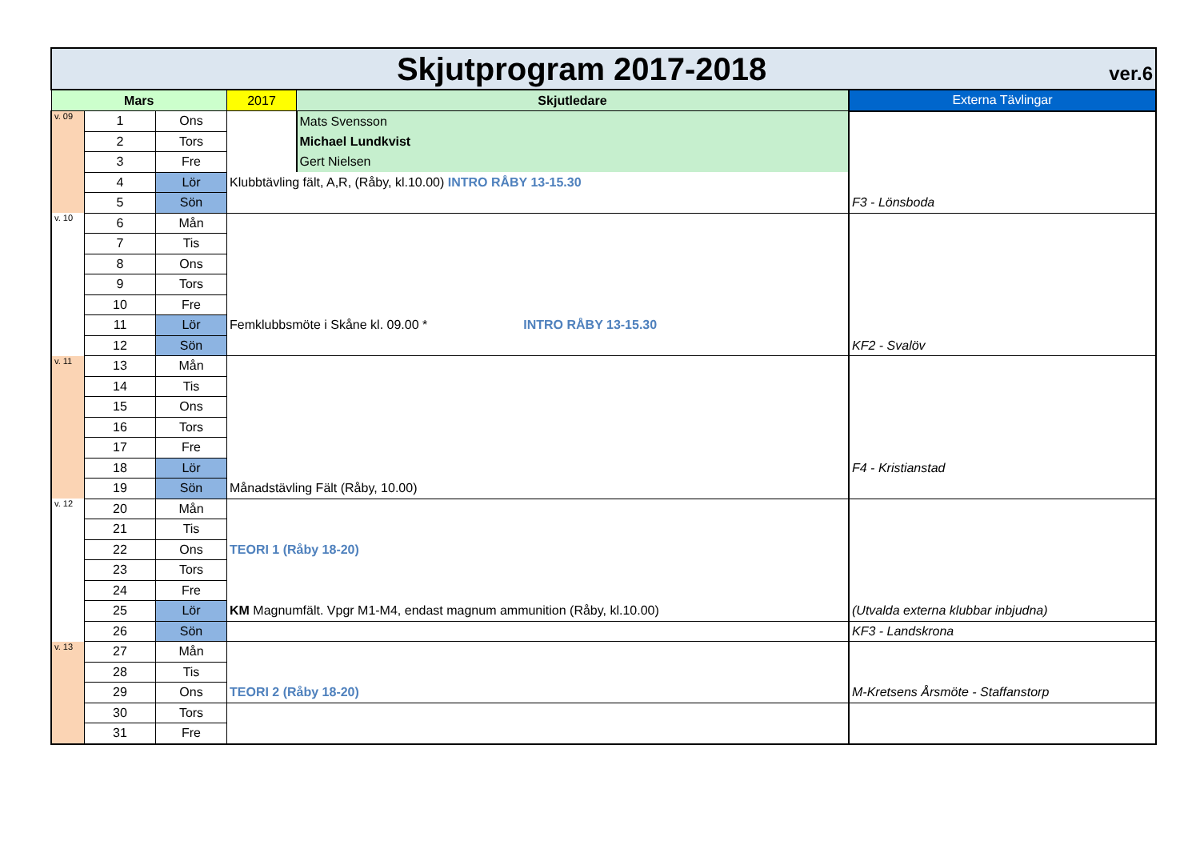| Skjutprogram 2017-2018 ver.6 | | | | | |
| Mars | | | 2017 | Skjutledare | Externa Tävlingar |
| v. 09 | 1 | Ons | | Mats Svensson | |
| | 2 | Tors | | Michael Lundkvist | |
| | 3 | Fre | | Gert Nielsen | |
| | 4 | Lör | Klubbtävling fält, A,R, (Råby, kl.10.00) INTRO RÅBY 13-15.30 | | |
| | 5 | Sön | | | F3 - Lönsboda |
| v. 10 | 6 | Mån | | | |
| | 7 | Tis | | | |
| | 8 | Ons | | | |
| | 9 | Tors | | | |
| | 10 | Fre | | | |
| | 11 | Lör | Femklubbsmöte i Skåne kl. 09.00 * INTRO RÅBY 13-15.30 | | |
| | 12 | Sön | | | KF2 - Svalöv |
| v. 11 | 13 | Mån | | | |
| | 14 | Tis | | | |
| | 15 | Ons | | | |
| | 16 | Tors | | | |
| | 17 | Fre | | | |
| | 18 | Lör | | | F4 - Kristianstad |
| | 19 | Sön | Månadstävling Fält (Råby, 10.00) | | |
| v. 12 | 20 | Mån | | | |
| | 21 | Tis | | | |
| | 22 | Ons | TEORI 1 (Råby 18-20) | | |
| | 23 | Tors | | | |
| | 24 | Fre | | | |
| | 25 | Lör | KM Magnumfält. Vpgr M1-M4, endast magnum ammunition (Råby, kl.10.00) | | (Utvalda externa klubbar inbjudna) |
| | 26 | Sön | | | KF3 - Landskrona |
| v. 13 | 27 | Mån | | | |
| | 28 | Tis | | | |
| | 29 | Ons | TEORI 2 (Råby 18-20) | | M-Kretsens Årsmöte - Staffanstorp |
| | 30 | Tors | | | |
| | 31 | Fre | | | |